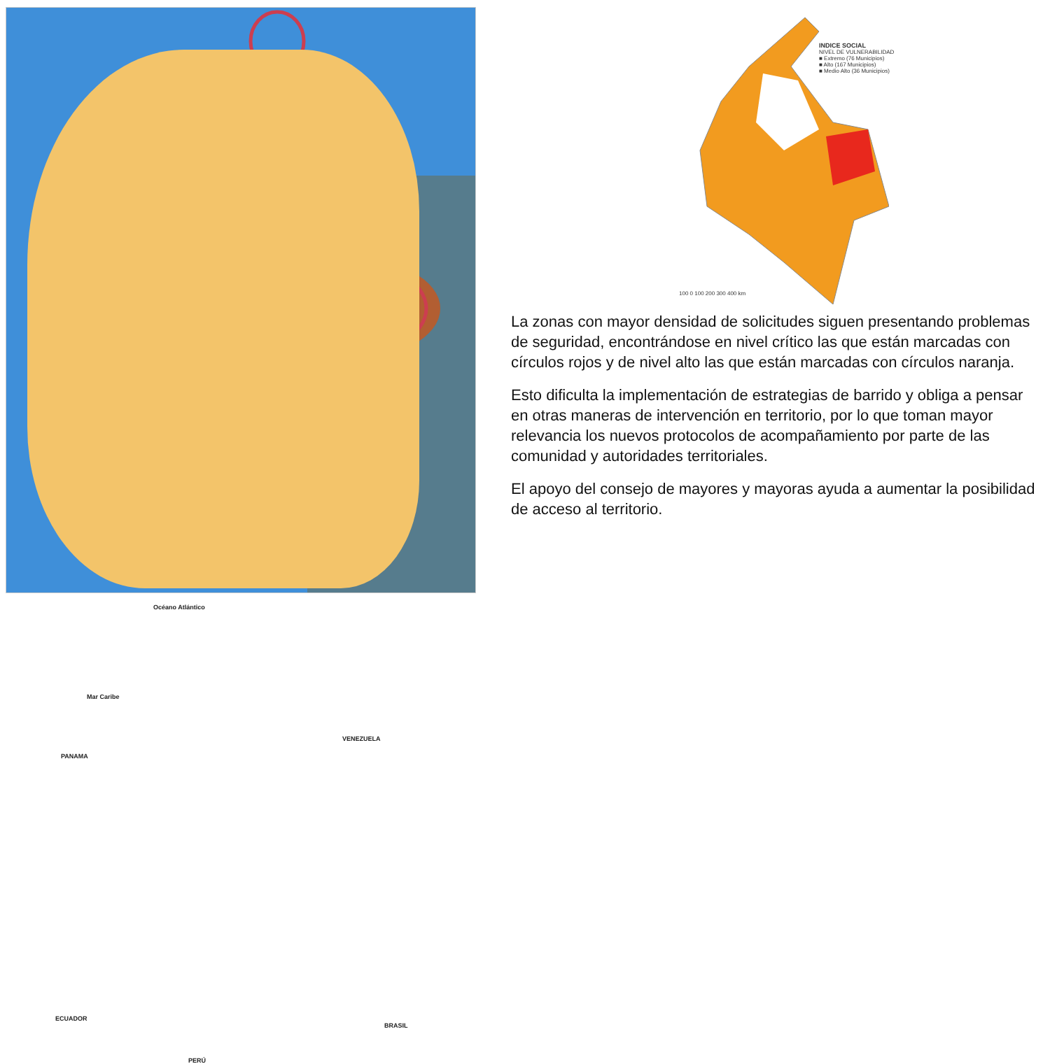Océano Atlántico
Mar Caribe
VENEZUELA
PANAMA
ECUADOR
BRASIL
PERÚ
INDICE SOCIAL
NIVEL DE VULNERABILIDAD
■ Extremo (76 Municipios)
■ Alto (167 Municipios)
■ Medio Alto (36 Municipios)
100 0 100 200 300 400 km
La zonas con mayor densidad de solicitudes siguen presentando problemas de seguridad, encontrándose en nivel crítico las que están marcadas con círculos rojos y de nivel alto las que están marcadas con círculos naranja.
Esto dificulta la implementación de estrategias de barrido y obliga a pensar en otras maneras de intervención en territorio, por lo que toman mayor relevancia los nuevos protocolos de acompañamiento por parte de las comunidad y autoridades territoriales.
El apoyo del consejo de mayores y mayoras ayuda a aumentar la posibilidad de acceso al territorio.